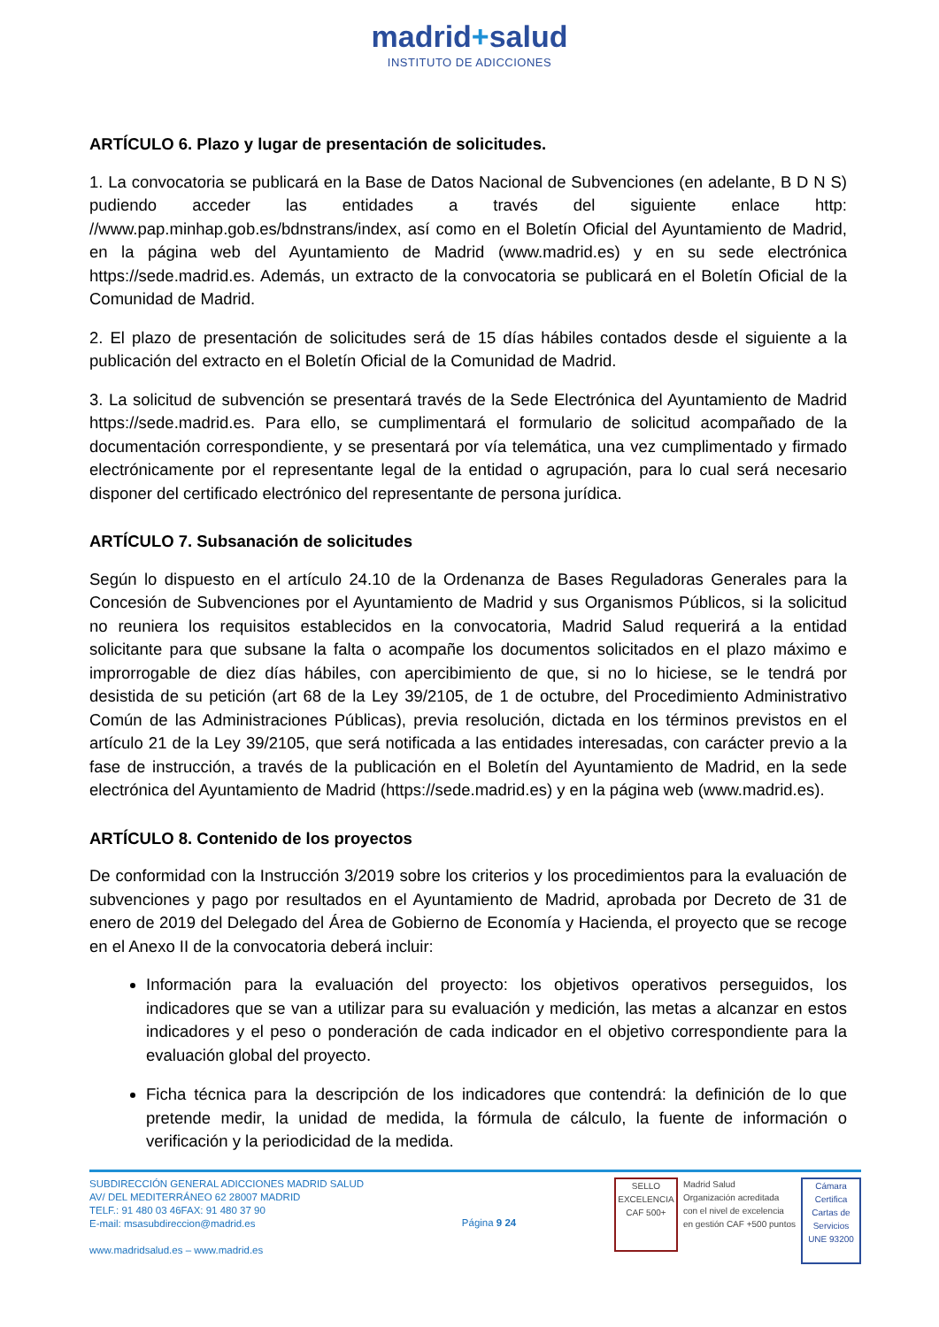madrid+salud
INSTITUTO DE ADICCIONES
ARTÍCULO 6. Plazo y lugar de presentación de solicitudes.
1. La convocatoria se publicará en la Base de Datos Nacional de Subvenciones (en adelante, B D N S) pudiendo acceder las entidades a través del siguiente enlace http: //www.pap.minhap.gob.es/bdnstrans/index, así como en el Boletín Oficial del Ayuntamiento de Madrid, en la página web del Ayuntamiento de Madrid (www.madrid.es) y en su sede electrónica https://sede.madrid.es. Además, un extracto de la convocatoria se publicará en el Boletín Oficial de la Comunidad de Madrid.
2. El plazo de presentación de solicitudes será de 15 días hábiles contados desde el siguiente a la publicación del extracto en el Boletín Oficial de la Comunidad de Madrid.
3. La solicitud de subvención se presentará través de la Sede Electrónica del Ayuntamiento de Madrid https://sede.madrid.es. Para ello, se cumplimentará el formulario de solicitud acompañado de la documentación correspondiente, y se presentará por vía telemática, una vez cumplimentado y firmado electrónicamente por el representante legal de la entidad o agrupación, para lo cual será necesario disponer del certificado electrónico del representante de persona jurídica.
ARTÍCULO 7. Subsanación de solicitudes
Según lo dispuesto en el artículo 24.10 de la Ordenanza de Bases Reguladoras Generales para la Concesión de Subvenciones por el Ayuntamiento de Madrid y sus Organismos Públicos, si la solicitud no reuniera los requisitos establecidos en la convocatoria, Madrid Salud requerirá a la entidad solicitante para que subsane la falta o acompañe los documentos solicitados en el plazo máximo e improrrogable de diez días hábiles, con apercibimiento de que, si no lo hiciese, se le tendrá por desistida de su petición (art 68 de la Ley 39/2105, de 1 de octubre, del Procedimiento Administrativo Común de las Administraciones Públicas), previa resolución, dictada en los términos previstos en el artículo 21 de la Ley 39/2105, que será notificada a las entidades interesadas, con carácter previo a la fase de instrucción, a través de la publicación en el Boletín del Ayuntamiento de Madrid, en la sede electrónica del Ayuntamiento de Madrid (https://sede.madrid.es) y en la página web (www.madrid.es).
ARTÍCULO 8. Contenido de los proyectos
De conformidad con la Instrucción 3/2019 sobre los criterios y los procedimientos para la evaluación de subvenciones y pago por resultados en el Ayuntamiento de Madrid, aprobada por Decreto de 31 de enero de 2019 del Delegado del Área de Gobierno de Economía y Hacienda, el proyecto que se recoge en el Anexo II de la convocatoria deberá incluir:
Información para la evaluación del proyecto: los objetivos operativos perseguidos, los indicadores que se van a utilizar para su evaluación y medición, las metas a alcanzar en estos indicadores y el peso o ponderación de cada indicador en el objetivo correspondiente para la evaluación global del proyecto.
Ficha técnica para la descripción de los indicadores que contendrá: la definición de lo que pretende medir, la unidad de medida, la fórmula de cálculo, la fuente de información o verificación y la periodicidad de la medida.
SUBDIRECCIÓN GENERAL ADICCIONES MADRID SALUD
AV/ DEL MEDITERRÁNEO 62 28007 MADRID
TELF.: 91 480 03 46FAX: 91 480 37 90
E-mail: msasubdireccion@madrid.es
www.madridsalud.es – www.madrid.es
Página 9 24
SELLO EXCELENCIA
CAF 500+
Madrid Salud
Organización acreditada
con el nivel de excelencia
en gestión CAF +500 puntos
Cámara Certifica
Cartas de Servicios
UNE 93200